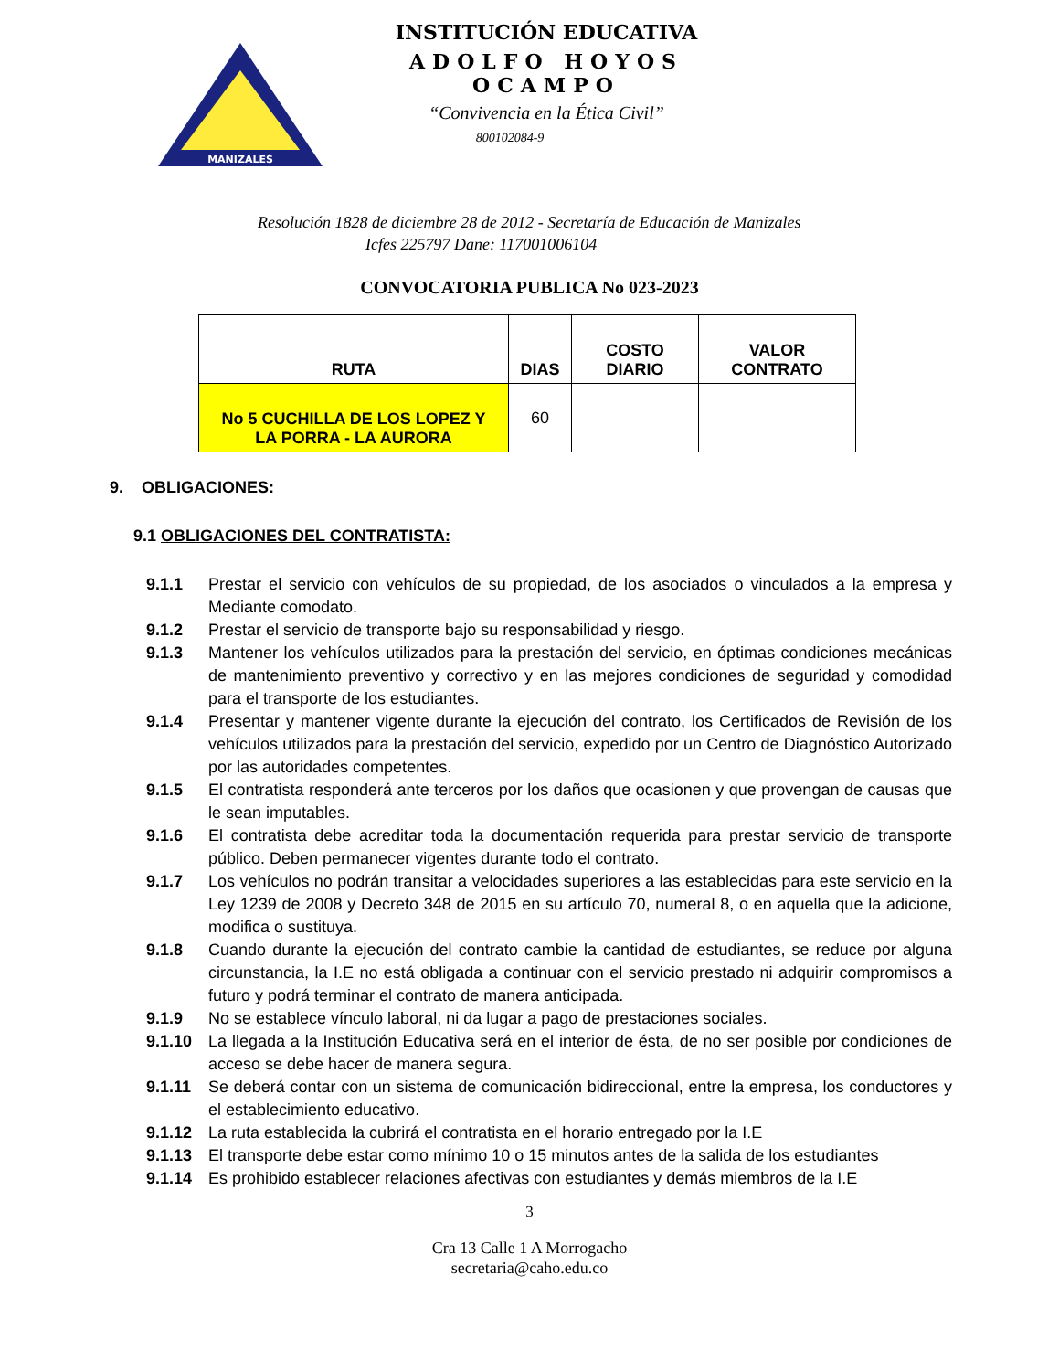MANIZALES
INSTITUCIÓN EDUCATIVA
ADOLFO HOYOS OCAMPO
“Convivencia en la Ética Civil”
800102084-9
Resolución 1828 de diciembre 28 de 2012 - Secretaría de Educación de Manizales
Icfes 225797 Dane: 117001006104
CONVOCATORIA PUBLICA No 023-2023
| RUTA | DIAS | COSTO DIARIO | VALOR CONTRATO |
| --- | --- | --- | --- |
| No 5 CUCHILLA DE LOS LOPEZ Y LA PORRA - LA AURORA | 60 | | |
9. OBLIGACIONES:
9.1 OBLIGACIONES DEL CONTRATISTA:
9.1.1 Prestar el servicio con vehículos de su propiedad, de los asociados o vinculados a la empresa y Mediante comodato.
9.1.2 Prestar el servicio de transporte bajo su responsabilidad y riesgo.
9.1.3 Mantener los vehículos utilizados para la prestación del servicio, en óptimas condiciones mecánicas de mantenimiento preventivo y correctivo y en las mejores condiciones de seguridad y comodidad para el transporte de los estudiantes.
9.1.4 Presentar y mantener vigente durante la ejecución del contrato, los Certificados de Revisión de los vehículos utilizados para la prestación del servicio, expedido por un Centro de Diagnóstico Autorizado por las autoridades competentes.
9.1.5 El contratista responderá ante terceros por los daños que ocasionen y que provengan de causas que le sean imputables.
9.1.6 El contratista debe acreditar toda la documentación requerida para prestar servicio de transporte público. Deben permanecer vigentes durante todo el contrato.
9.1.7 Los vehículos no podrán transitar a velocidades superiores a las establecidas para este servicio en la Ley 1239 de 2008 y Decreto 348 de 2015 en su artículo 70, numeral 8, o en aquella que la adicione, modifica o sustituya.
9.1.8 Cuando durante la ejecución del contrato cambie la cantidad de estudiantes, se reduce por alguna circunstancia, la I.E no está obligada a continuar con el servicio prestado ni adquirir compromisos a futuro y podrá terminar el contrato de manera anticipada.
9.1.9 No se establece vínculo laboral, ni da lugar a pago de prestaciones sociales.
9.1.10 La llegada a la Institución Educativa será en el interior de ésta, de no ser posible por condiciones de acceso se debe hacer de manera segura.
9.1.11 Se deberá contar con un sistema de comunicación bidireccional, entre la empresa, los conductores y el establecimiento educativo.
9.1.12 La ruta establecida la cubrirá el contratista en el horario entregado por la I.E
9.1.13 El transporte debe estar como mínimo 10 o 15 minutos antes de la salida de los estudiantes
9.1.14 Es prohibido establecer relaciones afectivas con estudiantes y demás miembros de la I.E
3
Cra 13 Calle 1 A Morrogacho
secretaria@caho.edu.co